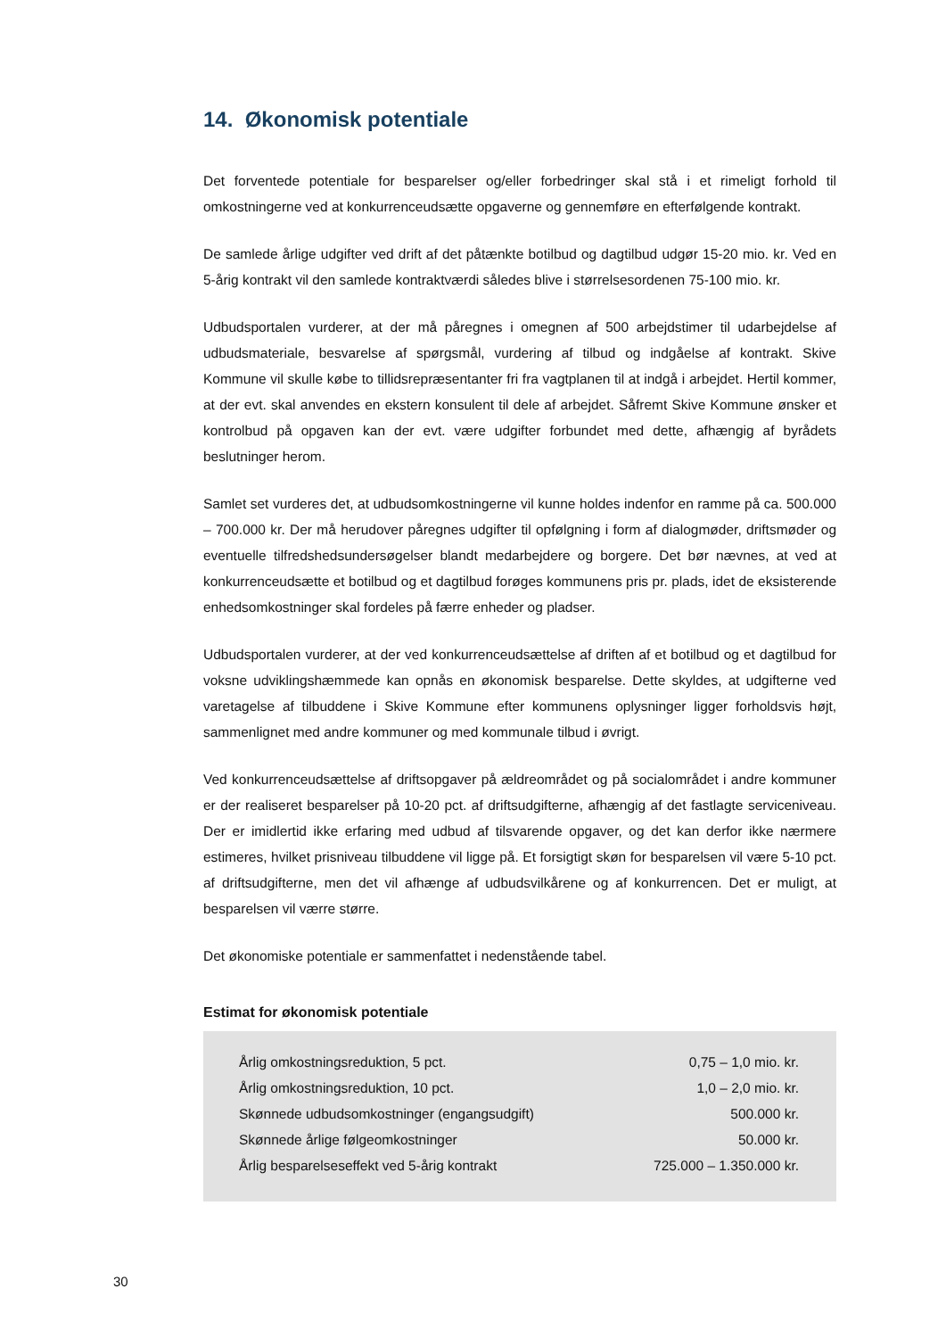14. Økonomisk potentiale
Det forventede potentiale for besparelser og/eller forbedringer skal stå i et rimeligt forhold til omkostningerne ved at konkurrenceudsætte opgaverne og gennemføre en efterfølgende kontrakt.
De samlede årlige udgifter ved drift af det påtænkte botilbud og dagtilbud udgør 15-20 mio. kr. Ved en 5-årig kontrakt vil den samlede kontraktværdi således blive i størrelsesordenen 75-100 mio. kr.
Udbudsportalen vurderer, at der må påregnes i omegnen af 500 arbejdstimer til udarbejdelse af udbudsmateriale, besvarelse af spørgsmål, vurdering af tilbud og indgåelse af kontrakt. Skive Kommune vil skulle købe to tillidsrepræsentanter fri fra vagtplanen til at indgå i arbejdet. Hertil kommer, at der evt. skal anvendes en ekstern konsulent til dele af arbejdet. Såfremt Skive Kommune ønsker et kontrolbud på opgaven kan der evt. være udgifter forbundet med dette, afhængig af byrådets beslutninger herom.
Samlet set vurderes det, at udbudsomkostningerne vil kunne holdes indenfor en ramme på ca. 500.000 – 700.000 kr. Der må herudover påregnes udgifter til opfølgning i form af dialogmøder, driftsmøder og eventuelle tilfredshedsundersøgelser blandt medarbejdere og borgere. Det bør nævnes, at ved at konkurrenceudsætte et botilbud og et dagtilbud forøges kommunens pris pr. plads, idet de eksisterende enhedsomkostninger skal fordeles på færre enheder og pladser.
Udbudsportalen vurderer, at der ved konkurrenceudsættelse af driften af et botilbud og et dagtilbud for voksne udviklingshæmmede kan opnås en økonomisk besparelse. Dette skyldes, at udgifterne ved varetagelse af tilbuddene i Skive Kommune efter kommunens oplysninger ligger forholdsvis højt, sammenlignet med andre kommuner og med kommunale tilbud i øvrigt.
Ved konkurrenceudsættelse af driftsopgaver på ældreområdet og på socialområdet i andre kommuner er der realiseret besparelser på 10-20 pct. af driftsudgifterne, afhængig af det fastlagte serviceniveau. Der er imidlertid ikke erfaring med udbud af tilsvarende opgaver, og det kan derfor ikke nærmere estimeres, hvilket prisniveau tilbuddene vil ligge på. Et forsigtigt skøn for besparelsen vil være 5-10 pct. af driftsudgifterne, men det vil afhænge af udbudsvilkårene og af konkurrencen. Det er muligt, at besparelsen vil værre større.
Det økonomiske potentiale er sammenfattet i nedenstående tabel.
Estimat for økonomisk potentiale
| Årlig omkostningsreduktion, 5 pct. | 0,75 – 1,0 mio. kr. |
| Årlig omkostningsreduktion, 10 pct. | 1,0 – 2,0 mio. kr. |
| Skønnede udbudsomkostninger (engangsudgift) | 500.000 kr. |
| Skønnede årlige følgeomkostninger | 50.000 kr. |
| Årlig besparelseseffekt ved 5-årig kontrakt | 725.000 – 1.350.000 kr. |
30